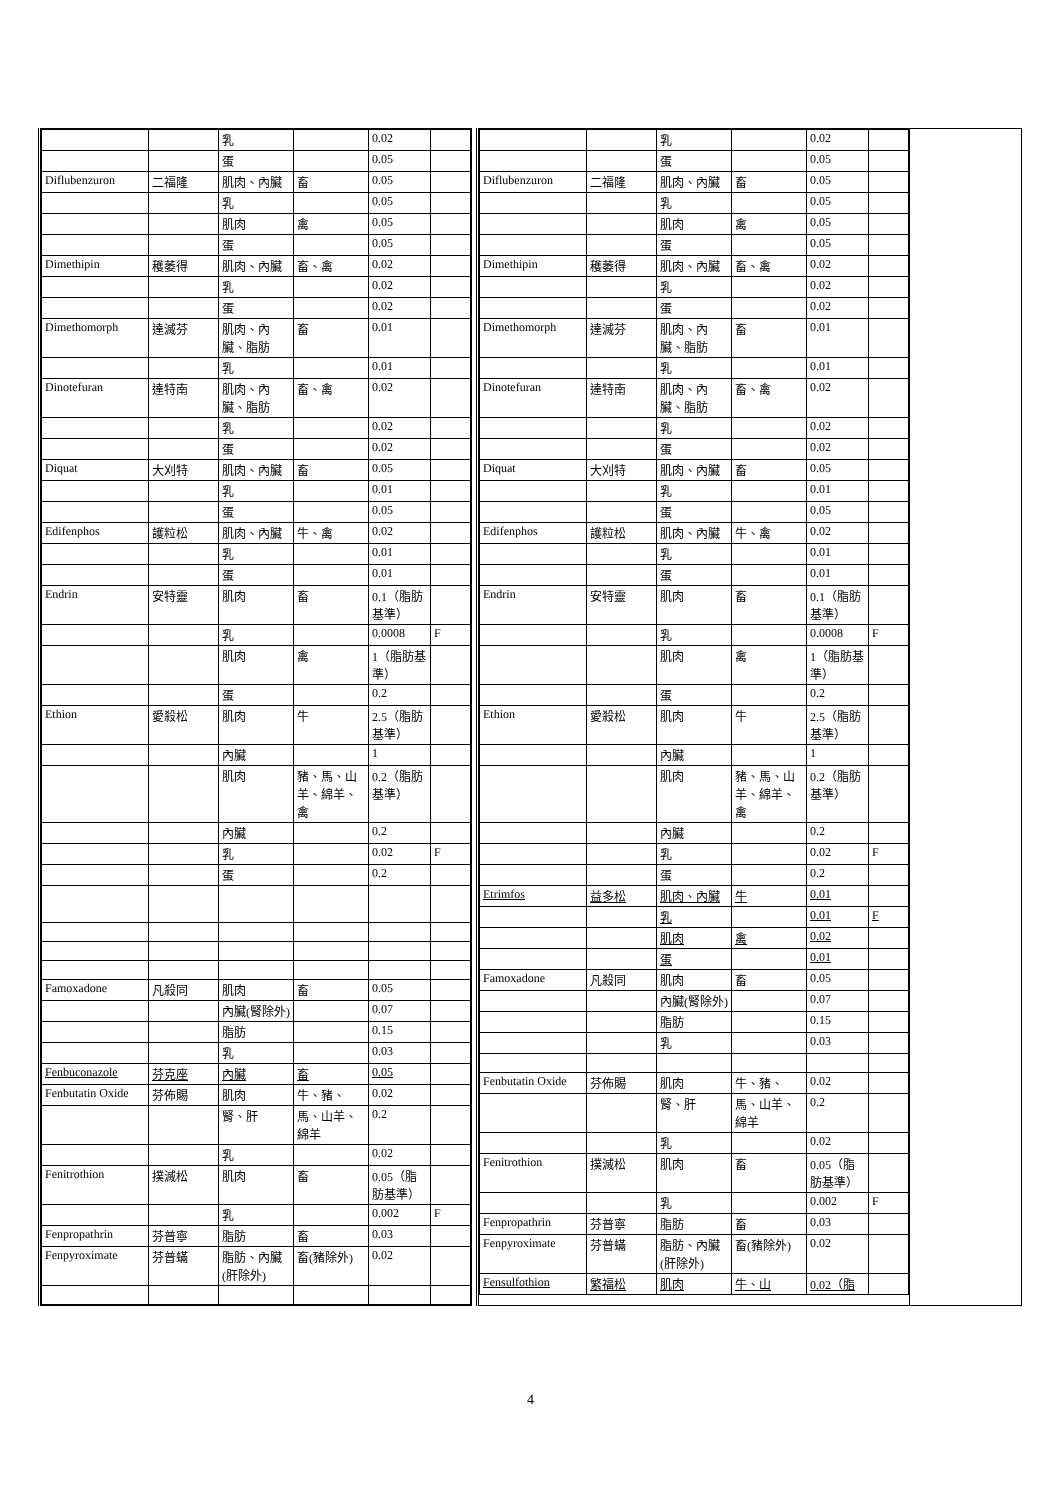| / / / 乳 / / 0.02 / / / / / 蛋 / / 0.05 / / / Diflubenzuron / 二福隆 / 肌肉、內臟 / 畜 / 0.05 / / / / / 乳 / / 0.05 / / / / / 肌肉 / 禽 / 0.05 / / / / / 蛋 / / 0.05 / / / Dimethipin / 穫萎得 / 肌肉、內臟 / 畜、禽 / 0.02 / / / / / 乳 / / 0.02 / / / / / 蛋 / / 0.02 / / / Dimethomorph / 達滅芬 / 肌肉、內臟、脂肪 / 畜 / 0.01 / / / / / 乳 / / 0.01 / / / Dinotefuran / 達特南 / 肌肉、內臟、脂肪 / 畜、禽 / 0.02 / / / / / 乳 / / 0.02 / / / / / 蛋 / / 0.02 / / / Diquat / 大刈特 / 肌肉、內臟 / 畜 / 0.05 / / / / / 乳 / / 0.01 / / / / / 蛋 / / 0.05 / / / Edifenphos / 護粒松 / 肌肉、內臟 / 牛、禽 / 0.02 / / / / / 乳 / / 0.01 / / / / / 蛋 / / 0.01 / / / Endrin / 安特靈 / 肌肉 / 畜 / 0.1（脂肪基準） / / / / / 乳 / / 0.0008 / F / / / / 肌肉 / 禽 / 1（脂肪基準） / / / / / 蛋 / / 0.2 / / / Ethion / 愛殺松 / 肌肉 / 牛 / 2.5（脂肪基準） / / / / / 內臟 / / 1 / / / / / 肌肉 / 豬、馬、山羊、綿羊、禽 / 0.2（脂肪基準） / / / / / 內臟 / / 0.2 / / / / / 乳 / / 0.02 / F / / / / 蛋 / / 0.2 / / / Famoxadone / 凡殺同 / 肌肉 / 畜 / 0.05 / / / / / 內臟(腎除外) / / 0.07 / / / / / 脂肪 / / 0.15 / / / / / 乳 / / 0.03 / / / Fenbuconazole / 芬克座 / 內臟 / 畜 / 0.05 / / / Fenbutatin Oxide / 芬佈賜 / 肌肉 / 牛、豬、 / 0.02 / / / / / 腎、肝 / 馬、山羊、綿羊 / 0.2 / / / / / 乳 / / 0.02 / / / Fenitrothion / 撲滅松 / 肌肉 / 畜 / 0.05（脂肪基準） / / / / / 乳 / / 0.002 / F / / Fenpropathrin / 芬普寧 / 脂肪 / 畜 / 0.03 / / / Fenpyroximate / 芬普蟎 / 脂肪、內臟(肝除外) / 畜(豬除外) / 0.02 / / | | / / / 乳 / / 0.02 / / / / / 蛋 / / 0.05 / / / Diflubenzuron / 二福隆 / 肌肉、內臟 / 畜 / 0.05 / / / / / 乳 / / 0.05 / / / / / 肌肉 / 禽 / 0.05 / / / / / 蛋 / / 0.05 / / / Dimethipin / 穫萎得 / 肌肉、內臟 / 畜、禽 / 0.02 / / / / / 乳 / / 0.02 / / / / / 蛋 / / 0.02 / / / Dimethomorph / 達滅芬 / 肌肉、內臟、脂肪 / 畜 / 0.01 / / / / / 乳 / / 0.01 / / / Dinotefuran / 達特南 / 肌肉、內臟、脂肪 / 畜、禽 / 0.02 / / / / / 乳 / / 0.02 / / / / / 蛋 / / 0.02 / / / Diquat / 大刈特 / 肌肉、內臟 / 畜 / 0.05 / / / / / 乳 / / 0.01 / / / / / 蛋 / / 0.05 / / / Edifenphos / 護粒松 / 肌肉、內臟 / 牛、禽 / 0.02 / / / / / 乳 / / 0.01 / / / / / 蛋 / / 0.01 / / / Endrin / 安特靈 / 肌肉 / 畜 / 0.1（脂肪基準） / / / / / 乳 / / 0.0008 / F / / / / 肌肉 / 禽 / 1（脂肪基準） / / / / / 蛋 / / 0.2 / / / Ethion / 愛殺松 / 肌肉 / 牛 / 2.5（脂肪基準） / / / / / 內臟 / / 1 / / / / / 肌肉 / 豬、馬、山羊、綿羊、禽 / 0.2（脂肪基準） / / / / / 內臟 / / 0.2 / / / / / 乳 / / 0.02 / F / / / / 蛋 / / 0.2 / / / Etrimfos / 益多松 / 肌肉、內臟 / 牛 / 0.01 / / / / / 乳 / / 0.01 / F / / / / 肌肉 / 禽 / 0.02 / / / / / 蛋 / / 0.01 / / / Famoxadone / 凡殺同 / 肌肉 / 畜 / 0.05 / / / / / 內臟(腎除外) / / 0.07 / / / / / 脂肪 / / 0.15 / / / / / 乳 / / 0.03 / / / Fenbutatin Oxide / 芬佈賜 / 肌肉 / 牛、豬、 / 0.02 / / / / / 腎、肝 / 馬、山羊、綿羊 / 0.2 / / / / / 乳 / / 0.02 / / / Fenitrothion / 撲滅松 / 肌肉 / 畜 / 0.05（脂肪基準） / / / / / 乳 / / 0.002 / F / / Fenpropathrin / 芬普寧 / 脂肪 / 畜 / 0.03 / / / Fenpyroximate / 芬普蟎 / 脂肪、內臟(肝除外) / 畜(豬除外) / 0.02 / / / Fensulfothion / 繁福松 / 肌肉 / 牛、山 / 0.02（脂 / / | |
4